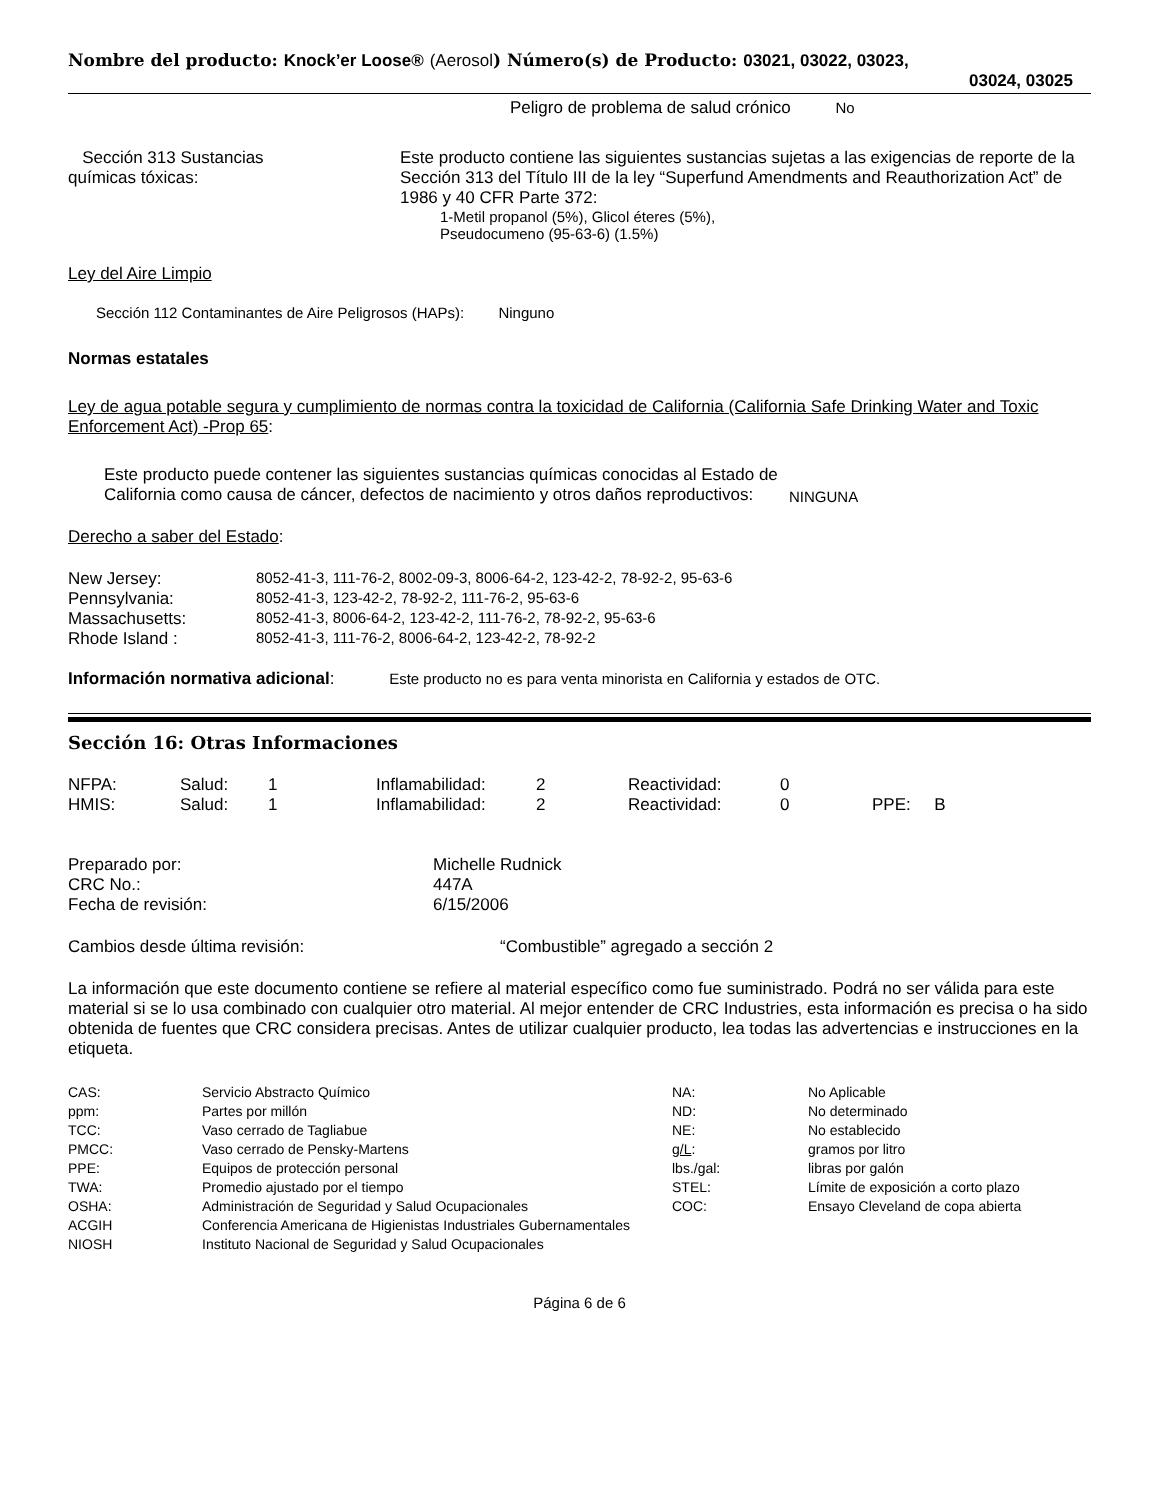Nombre del producto: Knock’er Loose® (Aerosol) Número(s) de Producto: 03021, 03022, 03023,
03024, 03025
Peligro de problema de salud crónico No
| Sección 313 Sustancias químicas tóxicas: | Este producto contiene las siguientes sustancias sujetas a las exigencias de reporte de la Sección 313 del Título III de la ley “Superfund Amendments and Reauthorization Act” de 1986 y 40 CFR Parte 372: 1-Metil propanol (5%), Glicol éteres (5%), Pseudocumeno (95-63-6) (1.5%) |
Ley del Aire Limpio
Sección 112 Contaminantes de Aire Peligrosos (HAPs): Ninguno
Normas estatales
Ley de agua potable segura y cumplimiento de normas contra la toxicidad de California (California Safe Drinking Water and Toxic Enforcement Act) -Prop 65:
| Este producto puede contener las siguientes sustancias químicas conocidas al Estado de California como causa de cáncer, defectos de nacimiento y otros daños reproductivos: | NINGUNA |
Derecho a saber del Estado:
| New Jersey: | 8052-41-3, 111-76-2, 8002-09-3, 8006-64-2, 123-42-2, 78-92-2, 95-63-6 |
| Pennsylvania: | 8052-41-3, 123-42-2, 78-92-2, 111-76-2, 95-63-6 |
| Massachusetts: | 8052-41-3, 8006-64-2, 123-42-2, 111-76-2, 78-92-2, 95-63-6 |
| Rhode Island : | 8052-41-3, 111-76-2, 8006-64-2, 123-42-2, 78-92-2 |
Información normativa adicional: Este producto no es para venta minorista en California y estados de OTC.
Sección 16: Otras Informaciones
| NFPA: | Salud: | 1 | Inflamabilidad: | 2 | Reactividad: | 0 | |
| HMIS: | Salud: | 1 | Inflamabilidad: | 2 | Reactividad: | 0 | PPE: B |
| Preparado por: | Michelle Rudnick |
| CRC No.: | 447A |
| Fecha de revisión: | 6/15/2006 |
| Cambios desde última revisión: | “Combustible” agregado a sección 2 |
La información que este documento contiene se refiere al material específico como fue suministrado. Podrá no ser válida para este material si se lo usa combinado con cualquier otro material. Al mejor entender de CRC Industries, esta información es precisa o ha sido obtenida de fuentes que CRC considera precisas. Antes de utilizar cualquier producto, lea todas las advertencias e instrucciones en la etiqueta.
| CAS: | Servicio Abstracto Químico | NA: | No Aplicable |
| ppm: | Partes por millón | ND: | No determinado |
| TCC: | Vaso cerrado de Tagliabue | NE: | No establecido |
| PMCC: | Vaso cerrado de Pensky-Martens | g/L : | gramos por litro |
| PPE: | Equipos de protección personal | lbs./gal: | libras por galón |
| TWA: | Promedio ajustado por el tiempo | STEL: | Límite de exposición a corto plazo |
| OSHA: | Administración de Seguridad y Salud Ocupacionales | COC: | Ensayo Cleveland de copa abierta |
| ACGIH | Conferencia Americana de Higienistas Industriales Gubernamentales | | |
| NIOSH | Instituto Nacional de Seguridad y Salud Ocupacionales | | |
Página 6 de 6